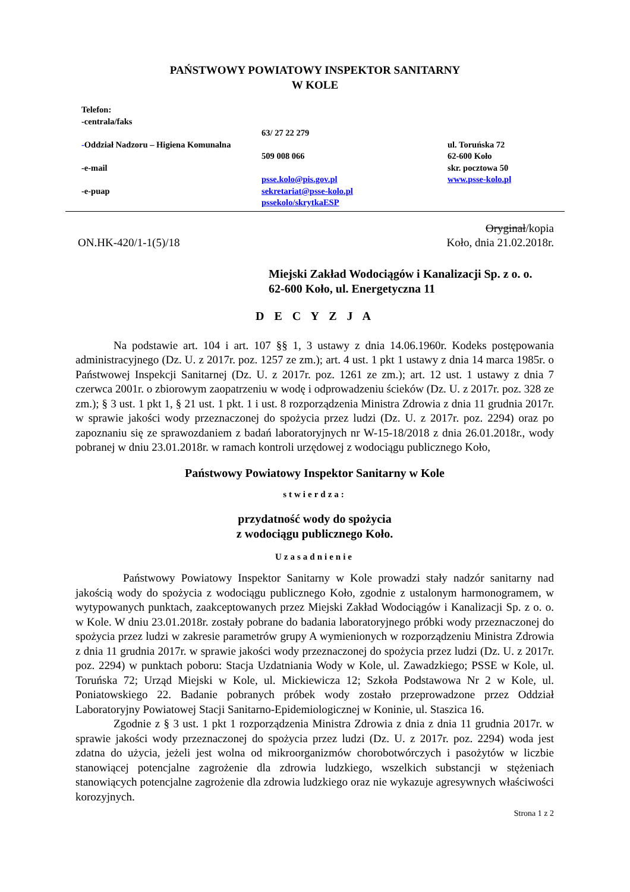PAŃSTWOWY POWIATOWY INSPEKTOR SANITARNY
W KOLE
Telefon:
-centrala/faks
-Oddział Nadzoru – Higiena Komunalna
-e-mail
-e-puap
63/ 27 22 279
509 008 066
psse.kolo@pis.gov.pl
sekretariat@psse-kolo.pl
pssekolo/skrytkaESP
ul. Toruńska 72
62-600 Koło
skr. pocztowa 50
www.psse-kolo.pl
Oryginał/kopia
ON.HK-420/1-1(5)/18 Koło, dnia 21.02.2018r.
Miejski Zakład Wodociągów i Kanalizacji Sp. z o. o.
62-600 Koło, ul. Energetyczna 11
D E C Y Z J A
Na podstawie art. 104 i art. 107 §§ 1, 3 ustawy z dnia 14.06.1960r. Kodeks postępowania administracyjnego (Dz. U. z 2017r. poz. 1257 ze zm.); art. 4 ust. 1 pkt 1 ustawy z dnia 14 marca 1985r. o Państwowej Inspekcji Sanitarnej (Dz. U. z 2017r. poz. 1261 ze zm.); art. 12 ust. 1 ustawy z dnia 7 czerwca 2001r. o zbiorowym zaopatrzeniu w wodę i odprowadzeniu ścieków (Dz. U. z 2017r. poz. 328 ze zm.); § 3 ust. 1 pkt 1, § 21 ust. 1 pkt. 1 i ust. 8 rozporządzenia Ministra Zdrowia z dnia 11 grudnia 2017r. w sprawie jakości wody przeznaczonej do spożycia przez ludzi (Dz. U. z 2017r. poz. 2294) oraz po zapoznaniu się ze sprawozdaniem z badań laboratoryjnych nr W-15-18/2018 z dnia 26.01.2018r., wody pobranej w dniu 23.01.2018r. w ramach kontroli urzędowej z wodociągu publicznego Koło,
Państwowy Powiatowy Inspektor Sanitarny w Kole
stwierdza:
przydatność wody do spożycia
z wodociągu publicznego Koło.
Uzasadnienie
Państwowy Powiatowy Inspektor Sanitarny w Kole prowadzi stały nadzór sanitarny nad jakością wody do spożycia z wodociągu publicznego Koło, zgodnie z ustalonym harmonogramem, w wytypowanych punktach, zaakceptowanych przez Miejski Zakład Wodociągów i Kanalizacji Sp. z o. o. w Kole. W dniu 23.01.2018r. zostały pobrane do badania laboratoryjnego próbki wody przeznaczonej do spożycia przez ludzi w zakresie parametrów grupy A wymienionych w rozporządzeniu Ministra Zdrowia z dnia 11 grudnia 2017r. w sprawie jakości wody przeznaczonej do spożycia przez ludzi (Dz. U. z 2017r. poz. 2294) w punktach poboru: Stacja Uzdatniania Wody w Kole, ul. Zawadzkiego; PSSE w Kole, ul. Toruńska 72; Urząd Miejski w Kole, ul. Mickiewicza 12; Szkoła Podstawowa Nr 2 w Kole, ul. Poniatowskiego 22. Badanie pobranych próbek wody zostało przeprowadzone przez Oddział Laboratoryjny Powiatowej Stacji Sanitarno-Epidemiologicznej w Koninie, ul. Staszica 16.
Zgodnie z § 3 ust. 1 pkt 1 rozporządzenia Ministra Zdrowia z dnia z dnia 11 grudnia 2017r. w sprawie jakości wody przeznaczonej do spożycia przez ludzi (Dz. U. z 2017r. poz. 2294) woda jest zdatna do użycia, jeżeli jest wolna od mikroorganizmów chorobotwórczych i pasożytów w liczbie stanowiącej potencjalne zagrożenie dla zdrowia ludzkiego, wszelkich substancji w stężeniach stanowiących potencjalne zagrożenie dla zdrowia ludzkiego oraz nie wykazuje agresywnych właściwości korozyjnych.
Strona 1 z 2